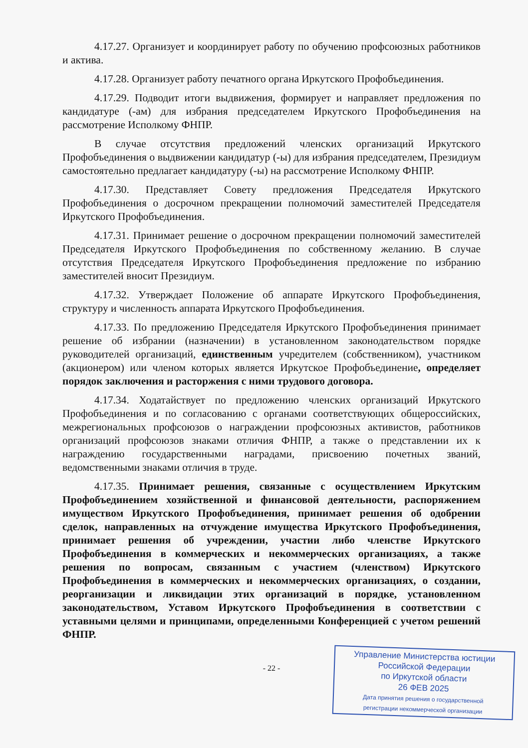4.17.27. Организует и координирует работу по обучению профсоюзных работников и актива.
4.17.28. Организует работу печатного органа Иркутского Профобъединения.
4.17.29. Подводит итоги выдвижения, формирует и направляет предложения по кандидатуре (-ам) для избрания председателем Иркутского Профобъединения на рассмотрение Исполкому ФНПР.
В случае отсутствия предложений членских организаций Иркутского Профобъединения о выдвижении кандидатур (-ы) для избрания председателем, Президиум самостоятельно предлагает кандидатуру (-ы) на рассмотрение Исполкому ФНПР.
4.17.30. Представляет Совету предложения Председателя Иркутского Профобъединения о досрочном прекращении полномочий заместителей Председателя Иркутского Профобъединения.
4.17.31. Принимает решение о досрочном прекращении полномочий заместителей Председателя Иркутского Профобъединения по собственному желанию. В случае отсутствия Председателя Иркутского Профобъединения предложение по избранию заместителей вносит Президиум.
4.17.32. Утверждает Положение об аппарате Иркутского Профобъединения, структуру и численность аппарата Иркутского Профобъединения.
4.17.33. По предложению Председателя Иркутского Профобъединения принимает решение об избрании (назначении) в установленном законодательством порядке руководителей организаций, единственным учредителем (собственником), участником (акционером) или членом которых является Иркутское Профобъединение, определяет порядок заключения и расторжения с ними трудового договора.
4.17.34. Ходатайствует по предложению членских организаций Иркутского Профобъединения и по согласованию с органами соответствующих общероссийских, межрегиональных профсоюзов о награждении профсоюзных активистов, работников организаций профсоюзов знаками отличия ФНПР, а также о представлении их к награждению государственными наградами, присвоению почетных званий, ведомственными знаками отличия в труде.
4.17.35. Принимает решения, связанные с осуществлением Иркутским Профобъединением хозяйственной и финансовой деятельности, распоряжением имуществом Иркутского Профобъединения, принимает решения об одобрении сделок, направленных на отчуждение имущества Иркутского Профобъединения, принимает решения об учреждении, участии либо членстве Иркутского Профобъединения в коммерческих и некоммерческих организациях, а также решения по вопросам, связанным с участием (членством) Иркутского Профобъединения в коммерческих и некоммерческих организациях, о создании, реорганизации и ликвидации этих организаций в порядке, установленном законодательством, Уставом Иркутского Профобъединения в соответствии с уставными целями и принципами, определенными Конференцией с учетом решений ФНПР.
- 22 -
Управление Министерства юстиции
Российской Федерации
по Иркутской области
26 ФЕВ 2025
Дата принятия решения о государственной
регистрации некоммерческой организации